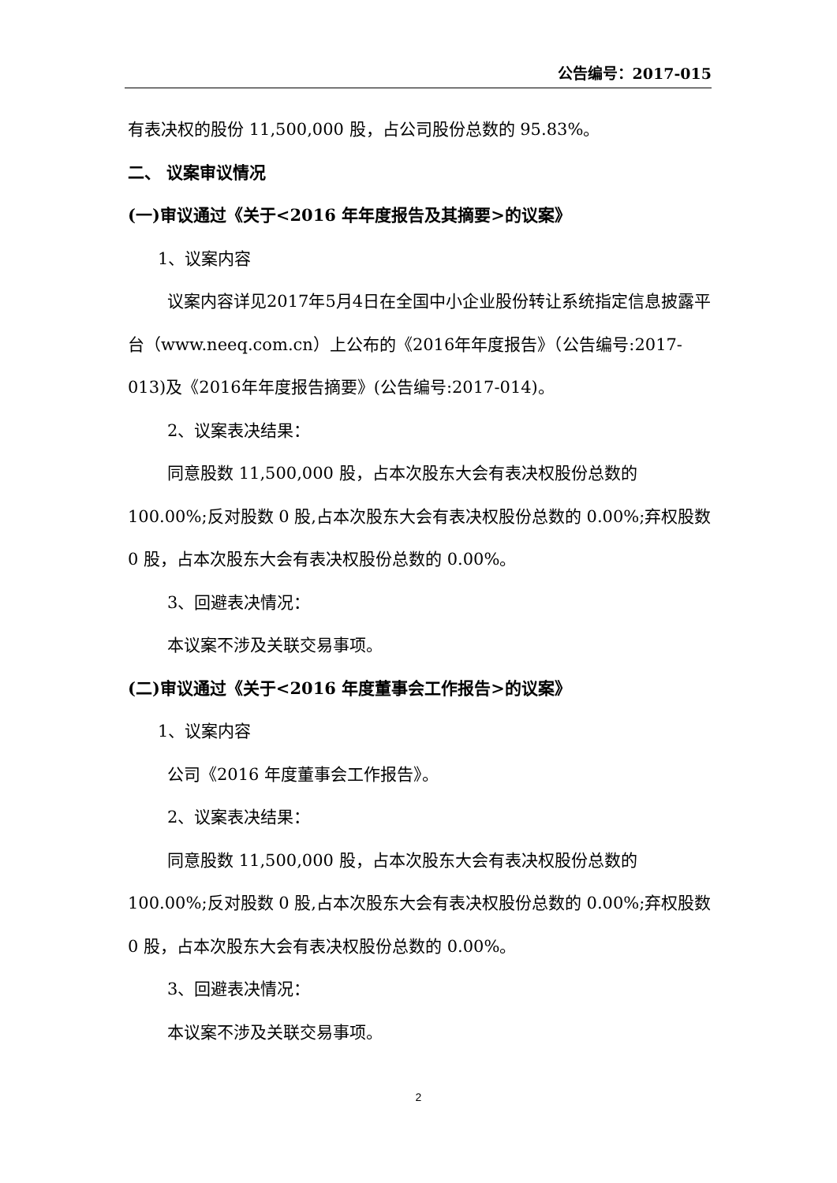公告编号：2017-015
有表决权的股份 11,500,000 股，占公司股份总数的 95.83%。
二、 议案审议情况
(一)审议通过《关于<2016 年年度报告及其摘要>的议案》
1、议案内容
议案内容详见2017年5月4日在全国中小企业股份转让系统指定信息披露平台（www.neeq.com.cn）上公布的《2016年年度报告》（公告编号:2017-013)及《2016年年度报告摘要》(公告编号:2017-014)。
2、议案表决结果：
同意股数 11,500,000 股，占本次股东大会有表决权股份总数的 100.00%;反对股数 0 股,占本次股东大会有表决权股份总数的 0.00%;弃权股数 0 股，占本次股东大会有表决权股份总数的 0.00%。
3、回避表决情况：
本议案不涉及关联交易事项。
(二)审议通过《关于<2016 年度董事会工作报告>的议案》
1、议案内容
公司《2016 年度董事会工作报告》。
2、议案表决结果：
同意股数 11,500,000 股，占本次股东大会有表决权股份总数的 100.00%;反对股数 0 股,占本次股东大会有表决权股份总数的 0.00%;弃权股数 0 股，占本次股东大会有表决权股份总数的 0.00%。
3、回避表决情况：
本议案不涉及关联交易事项。
2